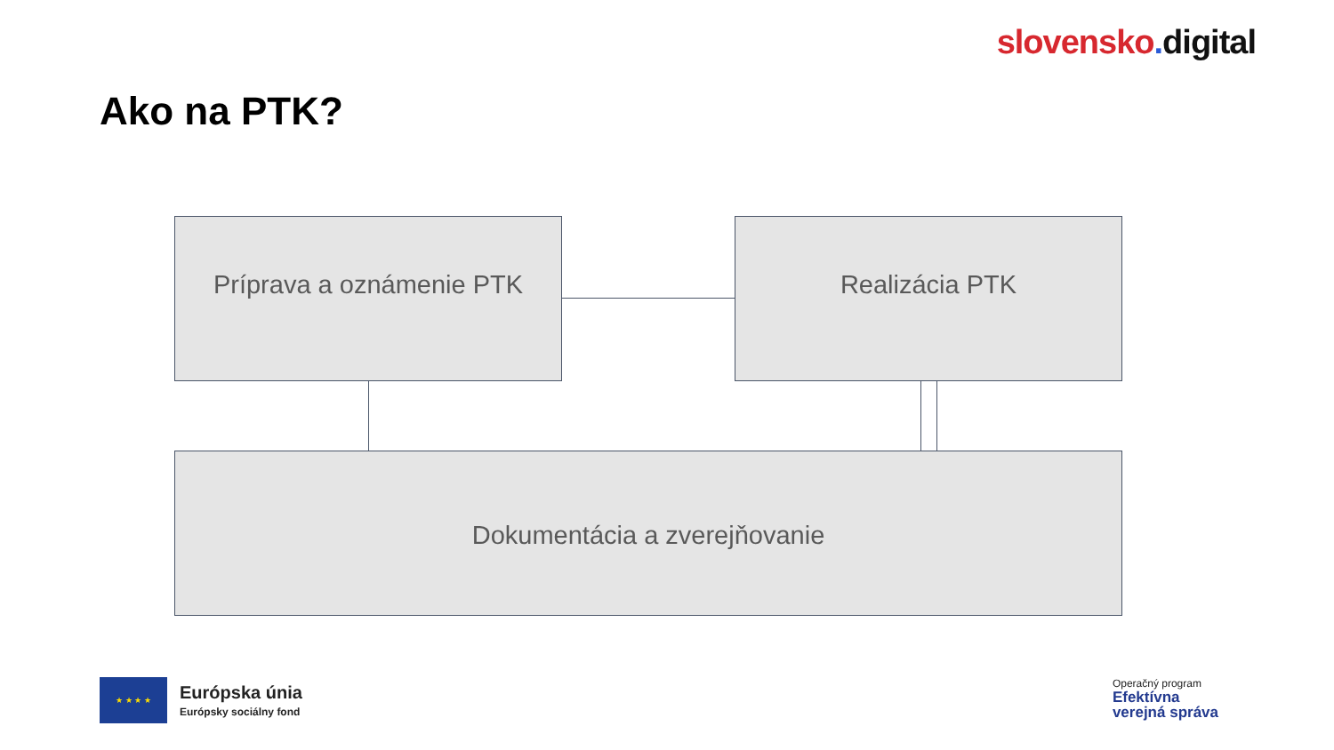slovensko. digital
Ako na PTK?
Príprava a oznámenie PTK Realizácia PTK
Dokumentácia a zverejňovanie
★ ★ ★ ★
Európska únia
Európsky sociálny fond
Operačný program
Efektívna
verejná správa